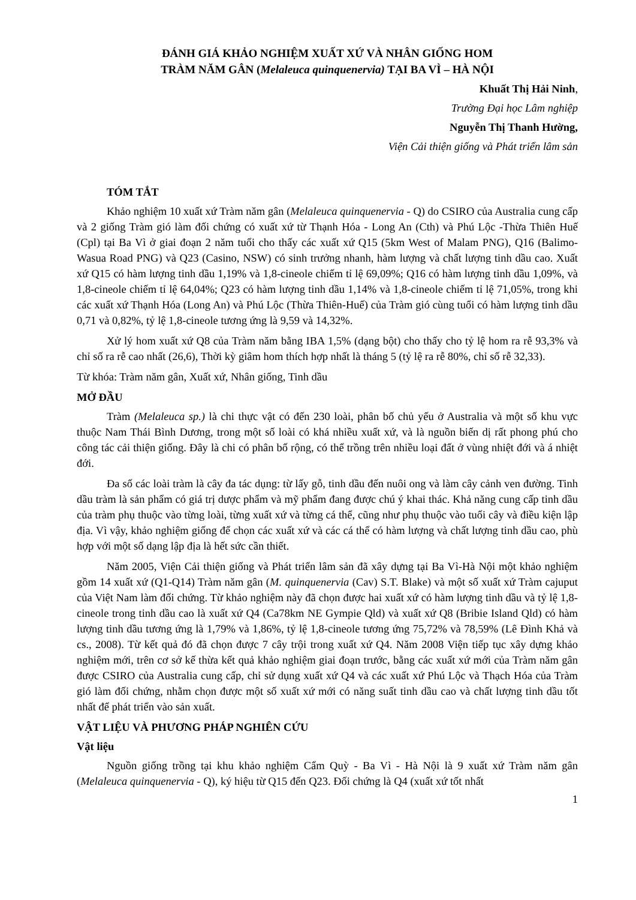ĐÁNH GIÁ KHẢO NGHIỆM XUẤT XỨ VÀ NHÂN GIỐNG HOM
TRÀM NĂM GÂN (Melaleuca quinquenervia) TẠI BA VÌ – HÀ NỘI
Khuất Thị Hải Ninh,
Trường Đại học Lâm nghiệp
Nguyễn Thị Thanh Hường,
Viện Cải thiện giống và Phát triển lâm sản
TÓM TẮT
Khảo nghiệm 10 xuất xứ Tràm năm gân (Melaleuca quinquenervia - Q) do CSIRO của Australia cung cấp và 2 giống Tràm gió làm đối chứng có xuất xứ từ Thạnh Hóa - Long An (Cth) và Phú Lộc -Thừa Thiên Huế (Cpl) tại Ba Vì ở giai đoạn 2 năm tuổi cho thấy các xuất xứ Q15 (5km West of Malam PNG), Q16 (Balimo-Wasua Road PNG) và Q23 (Casino, NSW) có sinh trưởng nhanh, hàm lượng và chất lượng tinh dầu cao. Xuất xứ Q15 có hàm lượng tinh dầu 1,19% và 1,8-cineole chiếm tỉ lệ 69,09%; Q16 có hàm lượng tinh dầu 1,09%, và 1,8-cineole chiếm tỉ lệ 64,04%; Q23 có hàm lượng tinh dầu 1,14% và 1,8-cineole chiếm tỉ lệ 71,05%, trong khi các xuất xứ Thạnh Hóa (Long An) và Phú Lộc (Thừa Thiên-Huế) của Tràm gió cùng tuổi có hàm lượng tinh dầu 0,71 và 0,82%, tỷ lệ 1,8-cineole tương ứng là 9,59 và 14,32%.
Xử lý hom xuất xứ Q8 của Tràm năm bằng IBA 1,5% (dạng bột) cho thấy cho tỷ lệ hom ra rễ 93,3% và chỉ số ra rễ cao nhất (26,6), Thời kỳ giâm hom thích hợp nhất là tháng 5 (tỷ lệ ra rễ 80%, chỉ số rễ 32,33).
Từ khóa: Tràm năm gân, Xuất xứ, Nhân giống, Tinh dầu
MỞ ĐẦU
Tràm (Melaleuca sp.) là chi thực vật có đến 230 loài, phân bố chủ yếu ở Australia và một số khu vực thuộc Nam Thái Bình Dương, trong một số loài có khá nhiều xuất xứ, và là nguồn biến dị rất phong phú cho công tác cải thiện giống. Đây là chi có phân bố rộng, có thể trồng trên nhiều loại đất ở vùng nhiệt đới và á nhiệt đới.
Đa số các loài tràm là cây đa tác dụng: từ lấy gỗ, tinh dầu đến nuôi ong và làm cây cảnh ven đường. Tinh dầu tràm là sản phẩm có giá trị dược phẩm và mỹ phẩm đang được chú ý khai thác. Khả năng cung cấp tinh dầu của tràm phụ thuộc vào từng loài, từng xuất xứ và từng cá thể, cũng như phụ thuộc vào tuổi cây và điều kiện lập địa. Vì vậy, khảo nghiệm giống để chọn các xuất xứ và các cá thể có hàm lượng và chất lượng tinh dầu cao, phù hợp với một số dạng lập địa là hết sức cần thiết.
Năm 2005, Viện Cải thiện giống và Phát triển lâm sản đã xây dựng tại Ba Vì-Hà Nội một khảo nghiệm gồm 14 xuất xứ (Q1-Q14) Tràm năm gân (M. quinquenervia (Cav) S.T. Blake) và một số xuất xứ Tràm cajuput của Việt Nam làm đối chứng. Từ khảo nghiệm này đã chọn được hai xuất xứ có hàm lượng tinh dầu và tỷ lệ 1,8-cineole trong tinh dầu cao là xuất xứ Q4 (Ca78km NE Gympie Qld) và xuất xứ Q8 (Bribie Island Qld) có hàm lượng tinh dầu tương ứng là 1,79% và 1,86%, tỷ lệ 1,8-cineole tương ứng 75,72% và 78,59% (Lê Đình Khả và cs., 2008). Từ kết quả đó đã chọn được 7 cây trội trong xuất xứ Q4. Năm 2008 Viện tiếp tục xây dựng khảo nghiệm mới, trên cơ sở kế thừa kết quả khảo nghiệm giai đoạn trước, bằng các xuất xứ mới của Tràm năm gân được CSIRO của Australia cung cấp, chỉ sử dụng xuất xứ Q4 và các xuất xứ Phú Lộc và Thạch Hóa của Tràm gió làm đối chứng, nhằm chọn được một số xuất xứ mới có năng suất tinh dầu cao và chất lượng tinh dầu tốt nhất để phát triển vào sản xuất.
VẬT LIỆU VÀ PHƯƠNG PHÁP NGHIÊN CỨU
Vật liệu
Nguồn giống trồng tại khu khảo nghiệm Cẩm Quỳ - Ba Vì - Hà Nội là 9 xuất xứ Tràm năm gân (Melaleuca quinquenervia - Q), ký hiệu từ Q15 đến Q23. Đối chứng là Q4 (xuất xứ tốt nhất
1